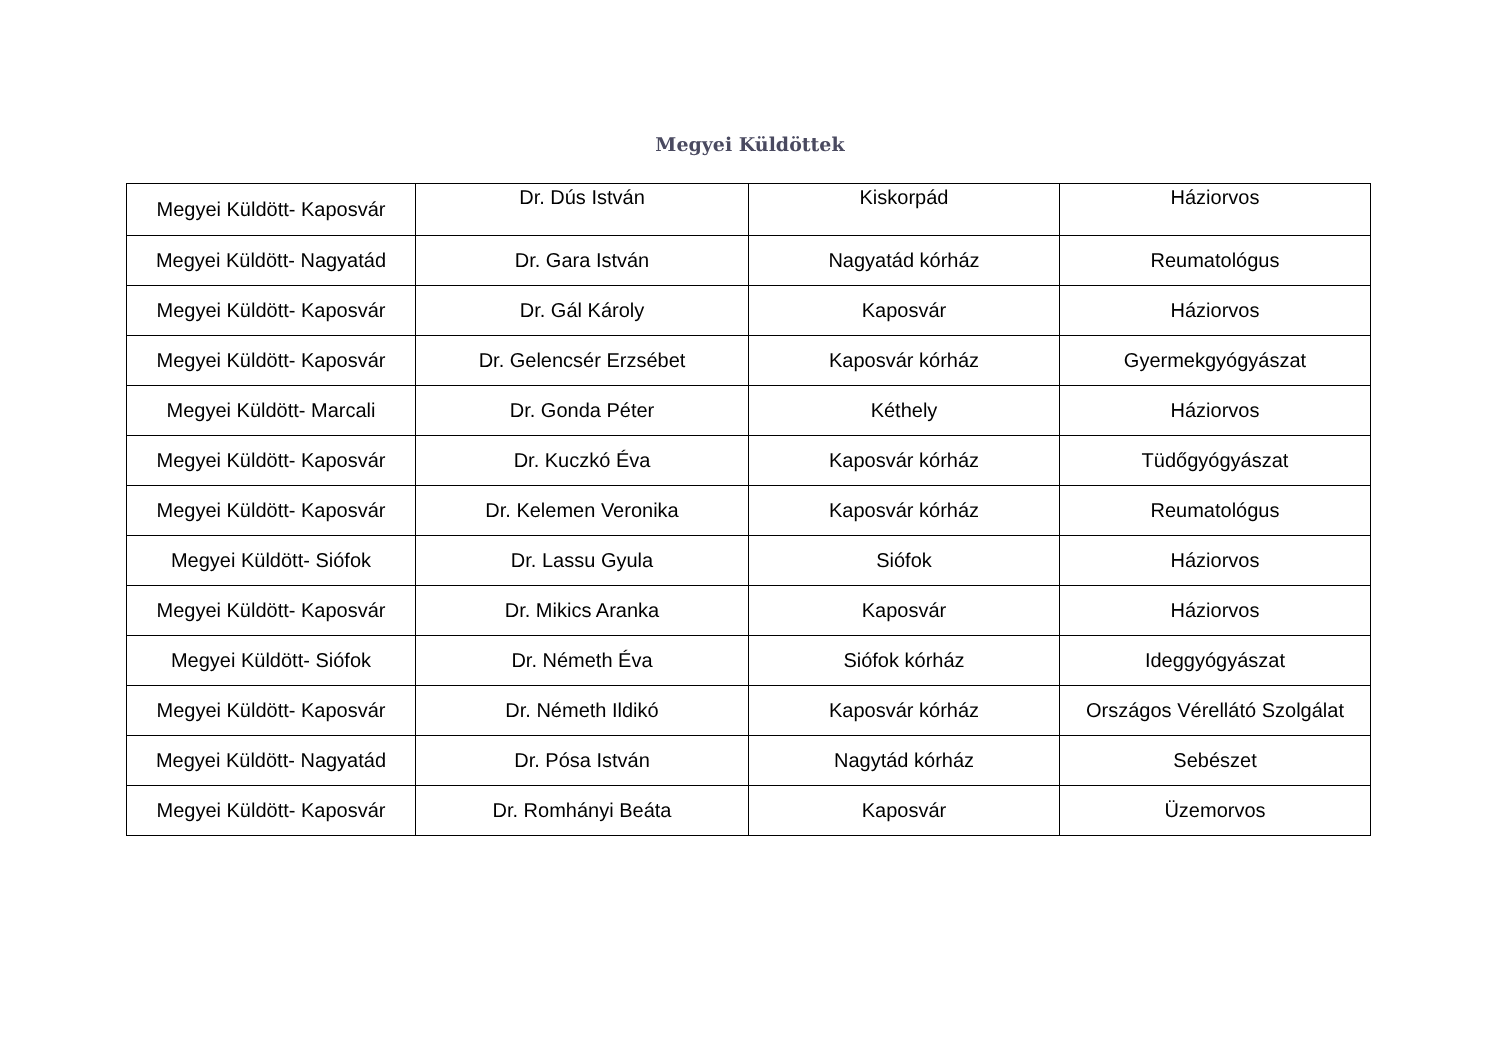Megyei Küldöttek
| Megyei Küldött- Kaposvár | Dr. Dús István | Kiskorpád | Háziorvos |
| Megyei Küldött- Nagyatád | Dr. Gara István | Nagyatád kórház | Reumatológus |
| Megyei Küldött- Kaposvár | Dr. Gál Károly | Kaposvár | Háziorvos |
| Megyei Küldött- Kaposvár | Dr. Gelencsér Erzsébet | Kaposvár kórház | Gyermekgyógyászat |
| Megyei Küldött- Marcali | Dr. Gonda Péter | Kéthely | Háziorvos |
| Megyei Küldött- Kaposvár | Dr. Kuczkó Éva | Kaposvár kórház | Tüdőgyógyászat |
| Megyei Küldött- Kaposvár | Dr. Kelemen Veronika | Kaposvár kórház | Reumatológus |
| Megyei Küldött- Siófok | Dr. Lassu Gyula | Siófok | Háziorvos |
| Megyei Küldött- Kaposvár | Dr. Mikics Aranka | Kaposvár | Háziorvos |
| Megyei Küldött- Siófok | Dr. Németh Éva | Siófok kórház | Ideggyógyászat |
| Megyei Küldött- Kaposvár | Dr. Németh Ildikó | Kaposvár kórház | Országos Vérellátó Szolgálat |
| Megyei Küldött- Nagyatád | Dr. Pósa István | Nagytád kórház | Sebészet |
| Megyei Küldött- Kaposvár | Dr. Romhányi Beáta | Kaposvár | Üzemorvos |